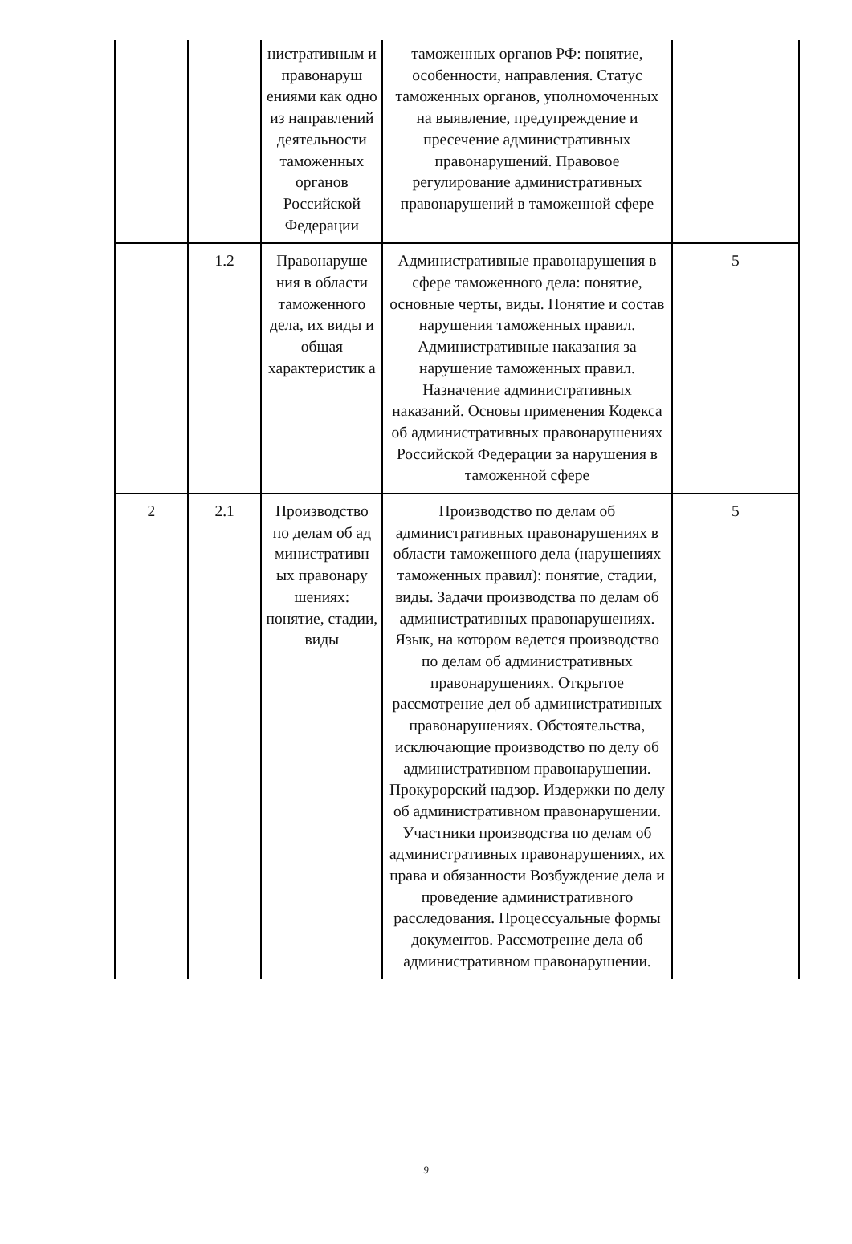| | | нистративным и правонаруш ениями как одно из направлений деятельности таможенных органов Российской Федерации | таможенных органов РФ: понятие, особенности, направления. Статус таможенных органов, уполномоченных на выявление, предупреждение и пресечение административных правонарушений. Правовое регулирование административных правонарушений в таможенной сфере | |
| | 1.2 | Правонаруше ния в области таможенного дела, их виды и общая характеристик а | Административные правонарушения в сфере таможенного дела: понятие, основные черты, виды. Понятие и состав нарушения таможенных правил. Административные наказания за нарушение таможенных правил. Назначение административных наказаний. Основы применения Кодекса об административных правонарушениях Российской Федерации за нарушения в таможенной сфере | 5 |
| 2 | 2.1 | Производство по делам об ад министративн ых правонару шениях: понятие, стадии, виды | Производство по делам об административных правонарушениях в области таможенного дела (нарушениях таможенных правил): понятие, стадии, виды. Задачи производства по делам об административных правонарушениях. Язык, на котором ведется производство по делам об административных правонарушениях. Открытое рассмотрение дел об административных правонарушениях. Обстоятельства, исключающие производство по делу об административном правонарушении. Прокурорский надзор. Издержки по делу об административном правонарушении. Участники производства по делам об административных правонарушениях, их права и обязанности Возбуждение дела и проведение административного расследования. Процессуальные формы документов. Рассмотрение дела об административном правонарушении. | 5 |
9